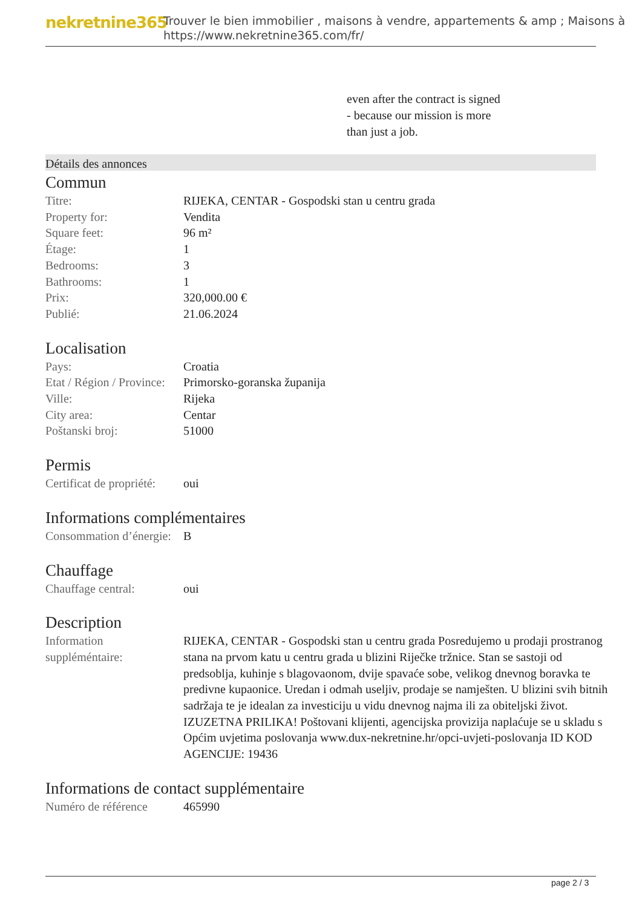nekretnine365
Trouver le bien immobilier , maisons à vendre, appartements & amp ; Maisons à
https://www.nekretnine365.com/fr/
even after the contract is signed
- because our mission is more
than just a job.
Détails des annonces
Commun
| Titre: | RIJEKA, CENTAR - Gospodski stan u centru grada |
| Property for: | Vendita |
| Square feet: | 96 m² |
| Étage: | 1 |
| Bedrooms: | 3 |
| Bathrooms: | 1 |
| Prix: | 320,000.00 € |
| Publié: | 21.06.2024 |
Localisation
| Pays: | Croatia |
| Etat / Région / Province: | Primorsko-goranska županija |
| Ville: | Rijeka |
| City area: | Centar |
| Poštanski broj: | 51000 |
Permis
| Certificat de propriété: | oui |
Informations complémentaires
| Consommation d’énergie: | B |
Chauffage
| Chauffage central: | oui |
Description
| Information suppléméntaire: | RIJEKA, CENTAR - Gospodski stan u centru grada Posredujemo u prodaji prostranog stana na prvom katu u centru grada u blizini Riječke tržnice. Stan se sastoji od predsoblja, kuhinje s blagovaonom, dvije spavaće sobe, velikog dnevnog boravka te predivne kupaonice. Uredan i odmah useljiv, prodaje se namješten. U blizini svih bitnih sadržaja te je idealan za investiciju u vidu dnevnog najma ili za obiteljski život. IZUZETNA PRILIKA! Poštovani klijenti, agencijska provizija naplaćuje se u skladu s Općim uvjetima poslovanja www.dux-nekretnine.hr/opci-uvjeti-poslovanja ID KOD AGENCIJE: 19436 |
Informations de contact supplémentaire
| Numéro de référence | 465990 |
page 2 / 3